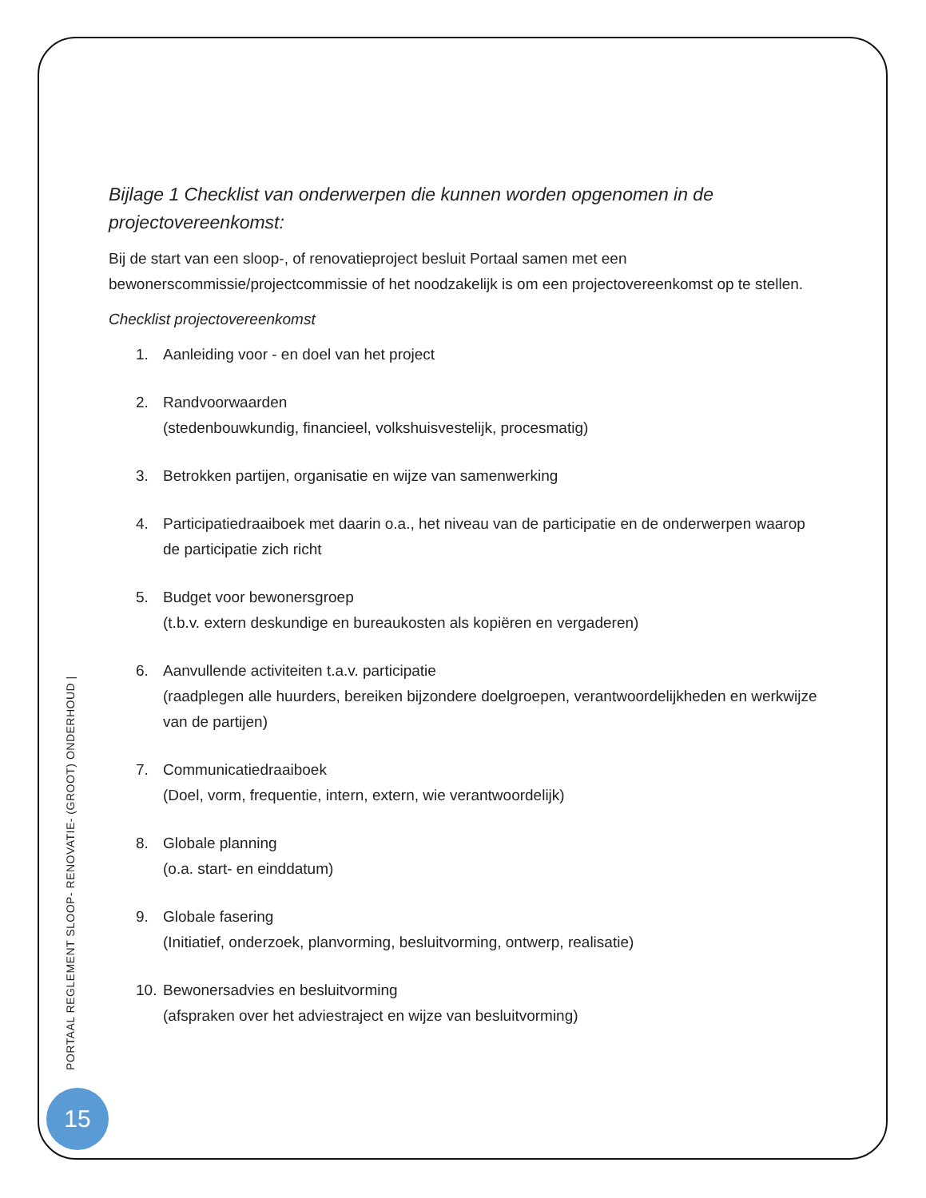Bijlage 1 Checklist van onderwerpen die kunnen worden opgenomen in de projectovereenkomst:
Bij de start van een sloop-, of renovatieproject besluit Portaal samen met een bewonerscommissie/projectcommissie of het noodzakelijk is om een projectovereenkomst op te stellen.
Checklist projectovereenkomst
1. Aanleiding voor - en doel van het project
2. Randvoorwaarden
(stedenbouwkundig, financieel, volkshuisvestelijk, procesmatig)
3. Betrokken partijen, organisatie en wijze van samenwerking
4. Participatiedraaiboek met daarin o.a., het niveau van de participatie en de onderwerpen waarop de participatie zich richt
5. Budget voor bewonersgroep
(t.b.v. extern deskundige en bureaukosten als kopiëren en vergaderen)
6. Aanvullende activiteiten t.a.v. participatie
(raadplegen alle huurders, bereiken bijzondere doelgroepen, verantwoordelijkheden en werkwijze van de partijen)
7. Communicatiedraaiboek
(Doel, vorm, frequentie, intern, extern, wie verantwoordelijk)
8. Globale planning
(o.a. start- en einddatum)
9. Globale fasering
(Initiatief, onderzoek, planvorming, besluitvorming, ontwerp, realisatie)
10. Bewonersadvies en besluitvorming
(afspraken over het adviestraject en wijze van besluitvorming)
PORTAAL REGLEMENT SLOOP- RENOVATIE- (GROOT) ONDERHOUD |
15